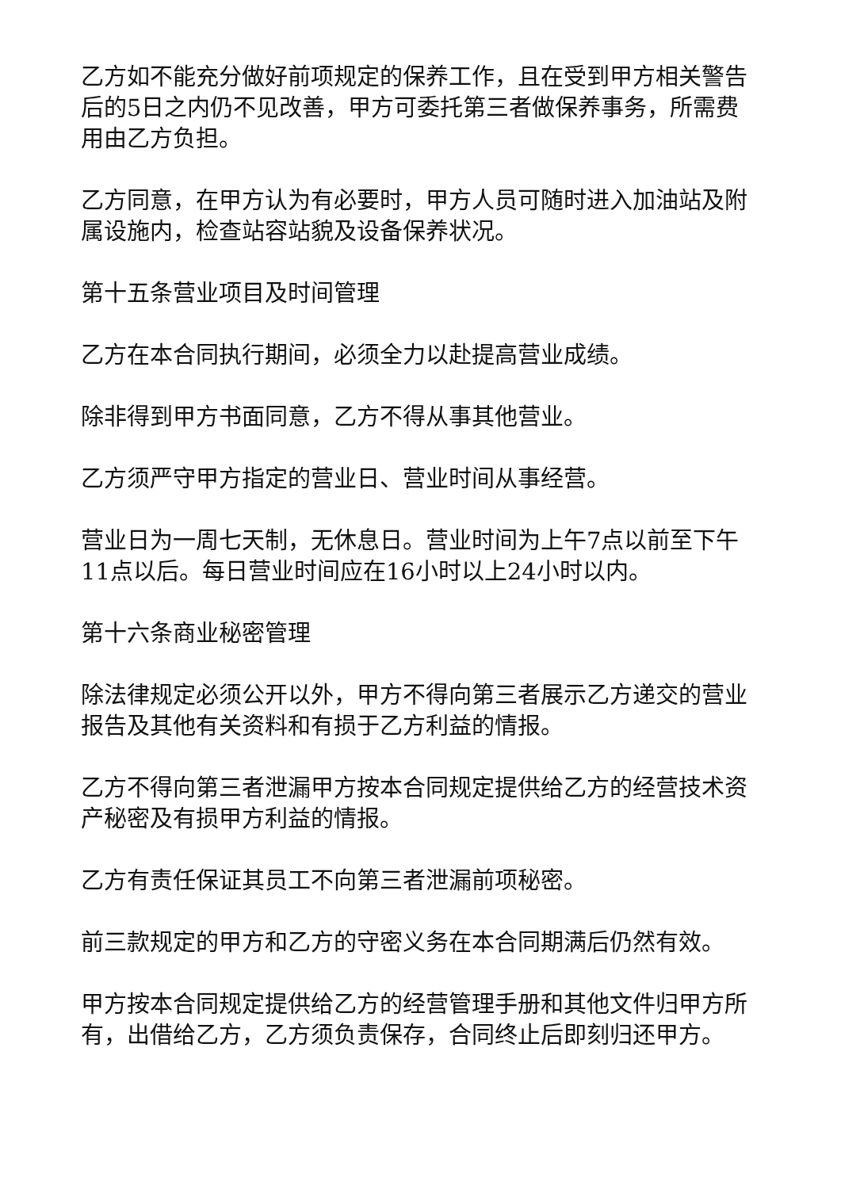乙方如不能充分做好前项规定的保养工作，且在受到甲方相关警告后的5日之内仍不见改善，甲方可委托第三者做保养事务，所需费用由乙方负担。
乙方同意，在甲方认为有必要时，甲方人员可随时进入加油站及附属设施内，检查站容站貌及设备保养状况。
第十五条营业项目及时间管理
乙方在本合同执行期间，必须全力以赴提高营业成绩。
除非得到甲方书面同意，乙方不得从事其他营业。
乙方须严守甲方指定的营业日、营业时间从事经营。
营业日为一周七天制，无休息日。营业时间为上午7点以前至下午11点以后。每日营业时间应在16小时以上24小时以内。
第十六条商业秘密管理
除法律规定必须公开以外，甲方不得向第三者展示乙方递交的营业报告及其他有关资料和有损于乙方利益的情报。
乙方不得向第三者泄漏甲方按本合同规定提供给乙方的经营技术资产秘密及有损甲方利益的情报。
乙方有责任保证其员工不向第三者泄漏前项秘密。
前三款规定的甲方和乙方的守密义务在本合同期满后仍然有效。
甲方按本合同规定提供给乙方的经营管理手册和其他文件归甲方所有，出借给乙方，乙方须负责保存，合同终止后即刻归还甲方。